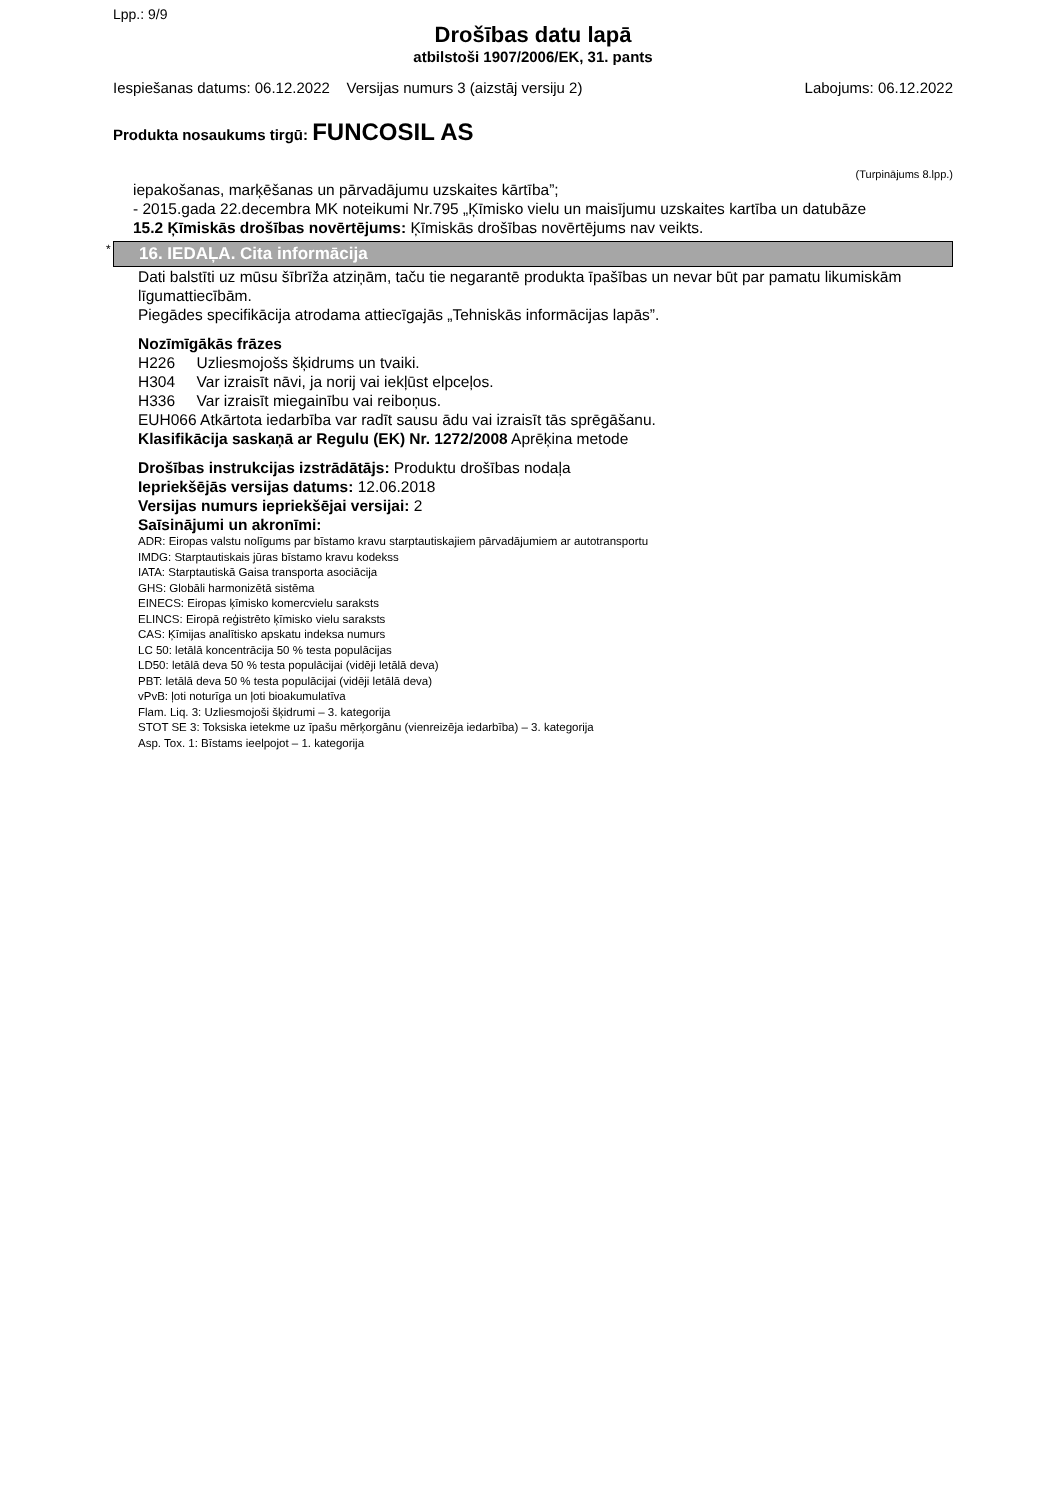Lpp.: 9/9
Drošības datu lapā
atbilstoši 1907/2006/EK, 31. pants
Iespiešanas datums: 06.12.2022 Versijas numurs 3 (aizstāj versiju 2) Labojums: 06.12.2022
Produkta nosaukums tirgū: FUNCOSIL AS
(Turpinājums 8.lpp.)
iepakošanas, marķēšanas un pārvadājumu uzskaites kārtība”;
- 2015.gada 22.decembra MK noteikumi Nr.795 „Ķīmisko vielu un maisījumu uzskaites kartība un datubāze
15.2 Ķīmiskās drošības novērtējums: Ķīmiskās drošības novērtējums nav veikts.
* 16. IEDAĻA. Cita informācija
Dati balstīti uz mūsu šībrīža atziņām, taču tie negarantē produkta īpašības un nevar būt par pamatu likumiskām līgumattiecībām.
Piegādes specifikācija atrodama attiecīgajās „Tehniskās informācijas lapās”.
Nozīmīgākās frāzes
H226 Uzliesmojošs šķidrums un tvaiki.
H304 Var izraisīt nāvi, ja norij vai iekļūst elpceļos.
H336 Var izraisīt miegainību vai reiboņus.
EUH066 Atkārtota iedarbība var radīt sausu ādu vai izraisīt tās sprēgāšanu.
Klasifikācija saskaņā ar Regulu (EK) Nr. 1272/2008 Aprēķina metode
Drošības instrukcijas izstrādātājs: Produktu drošības nodaļa
Iepriekšējās versijas datums: 12.06.2018
Versijas numurs iepriekšējai versijai: 2
Saīsinājumi un akronīmi:
ADR: Eiropas valstu nolīgums par bīstamo kravu starptautiskajiem pārvadājumiem ar autotransportu
IMDG: Starptautiskais jūras bīstamo kravu kodekss
IATA: Starptautiskā Gaisa transporta asociācija
GHS: Globāli harmonizētā sistēma
EINECS: Eiropas ķīmisko komercvielu saraksts
ELINCS: Eiropā reģistrēto ķīmisko vielu saraksts
CAS: Ķīmijas analītisko apskatu indeksa numurs
LC 50: letālā koncentrācija 50 % testa populācijas
LD50: letālā deva 50 % testa populācijai (vidēji letālā deva)
PBT: letālā deva 50 % testa populācijai (vidēji letālā deva)
vPvB: ļoti noturīga un ļoti bioakumulatīva
Flam. Liq. 3: Uzliesmojoši šķidrumi – 3. kategorija
STOT SE 3: Toksiska ietekme uz īpašu mērķorgānu (vienreizēja iedarbība) – 3. kategorija
Asp. Tox. 1: Bīstams ieelpojot – 1. kategorija